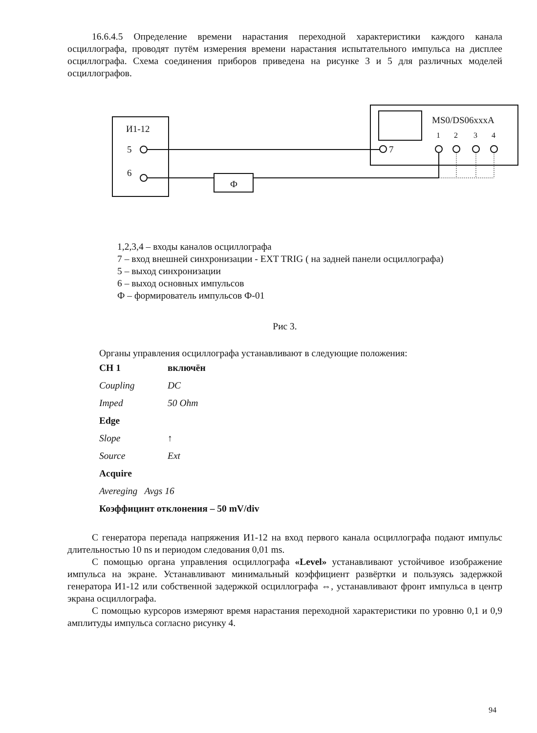16.6.4.5 Определение времени нарастания переходной характеристики каждого канала осциллографа, проводят путём измерения времени нарастания испытательного импульса на дисплее осциллографа. Схема соединения приборов приведена на рисунке 3 и 5 для различных моделей осциллографов.
И1-12
5
6
Ф
7
MS0/DS06xxxA
1
2
3
4
1,2,3,4 – входы каналов осциллографа
7 – вход внешней синхронизации - EXT TRIG ( на задней панели осциллографа)
5 – выход синхронизации
6 – выход основных импульсов
Ф – формирователь импульсов Ф-01
Рис 3.
Органы управления осциллографа устанавливают в следующие положения:
CH 1 включён
Coupling DC
Imped 50 Ohm
Edge
Slope ↑
Source Ext
Acquire
Avereging Avgs 16
Коэффицинт отклонения – 50 mV/div
С генератора перепада напряжения И1-12 на вход первого канала осциллографа подают импульс длительностью 10 ns и периодом следования 0,01 ms.
С помощью органа управления осциллографа «Level» устанавливают устойчивое изображение импульса на экране. Устанавливают минимальный коэффициент развёртки и пользуясь задержкой генератора И1-12 или собственной задержкой осциллографа ⇔, устанавливают фронт импульса в центр экрана осциллографа.
С помощью курсоров измеряют время нарастания переходной характеристики по уровню 0,1 и 0,9 амплитуды импульса согласно рисунку 4.
94